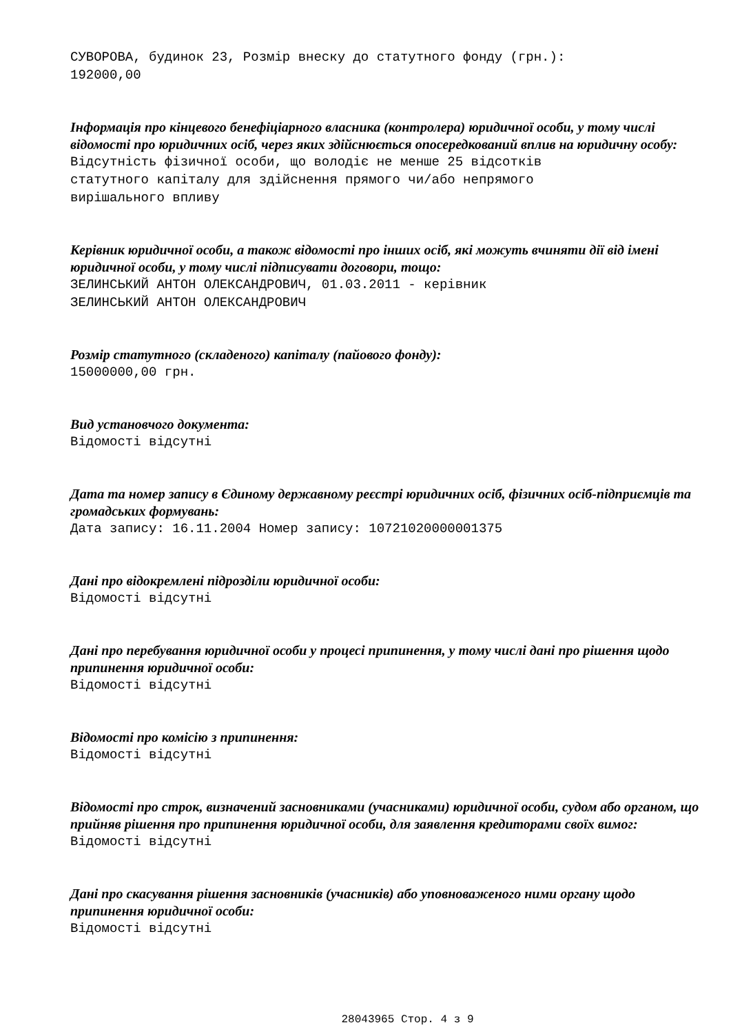СУВОРОВА, будинок 23, Розмір внеску до статутного фонду (грн.):
192000,00
Інформація про кінцевого бенефіціарного власника (контролера) юридичної особи, у тому числі відомості про юридичних осіб, через яких здійснюється опосередкований вплив на юридичну особу:
Відсутність фізичної особи, що володіє не менше 25 відсотків
статутного капіталу для здійснення прямого чи/або непрямого
вирішального впливу
Керівник юридичної особи, а також відомості про інших осіб, які можуть вчиняти дії від імені юридичної особи, у тому числі підписувати договори, тощо:
ЗЕЛИНСЬКИЙ АНТОН ОЛЕКСАНДРОВИЧ, 01.03.2011 - керівник
ЗЕЛИНСЬКИЙ АНТОН ОЛЕКСАНДРОВИЧ
Розмір статутного (складеного) капіталу (пайового фонду):
15000000,00 грн.
Вид установчого документа:
Відомості відсутні
Дата та номер запису в Єдиному державному реєстрі юридичних осіб, фізичних осіб-підприємців та громадських формувань:
Дата запису: 16.11.2004 Номер запису: 10721020000001375
Дані про відокремлені підрозділи юридичної особи:
Відомості відсутні
Дані про перебування юридичної особи у процесі припинення, у тому числі дані про рішення щодо припинення юридичної особи:
Відомості відсутні
Відомості про комісію з припинення:
Відомості відсутні
Відомості про строк, визначений засновниками (учасниками) юридичної особи, судом або органом, що прийняв рішення про припинення юридичної особи, для заявлення кредиторами своїх вимог:
Відомості відсутні
Дані про скасування рішення засновників (учасників) або уповноваженого ними органу щодо припинення юридичної особи:
Відомості відсутні
28043965 Стор. 4 з 9